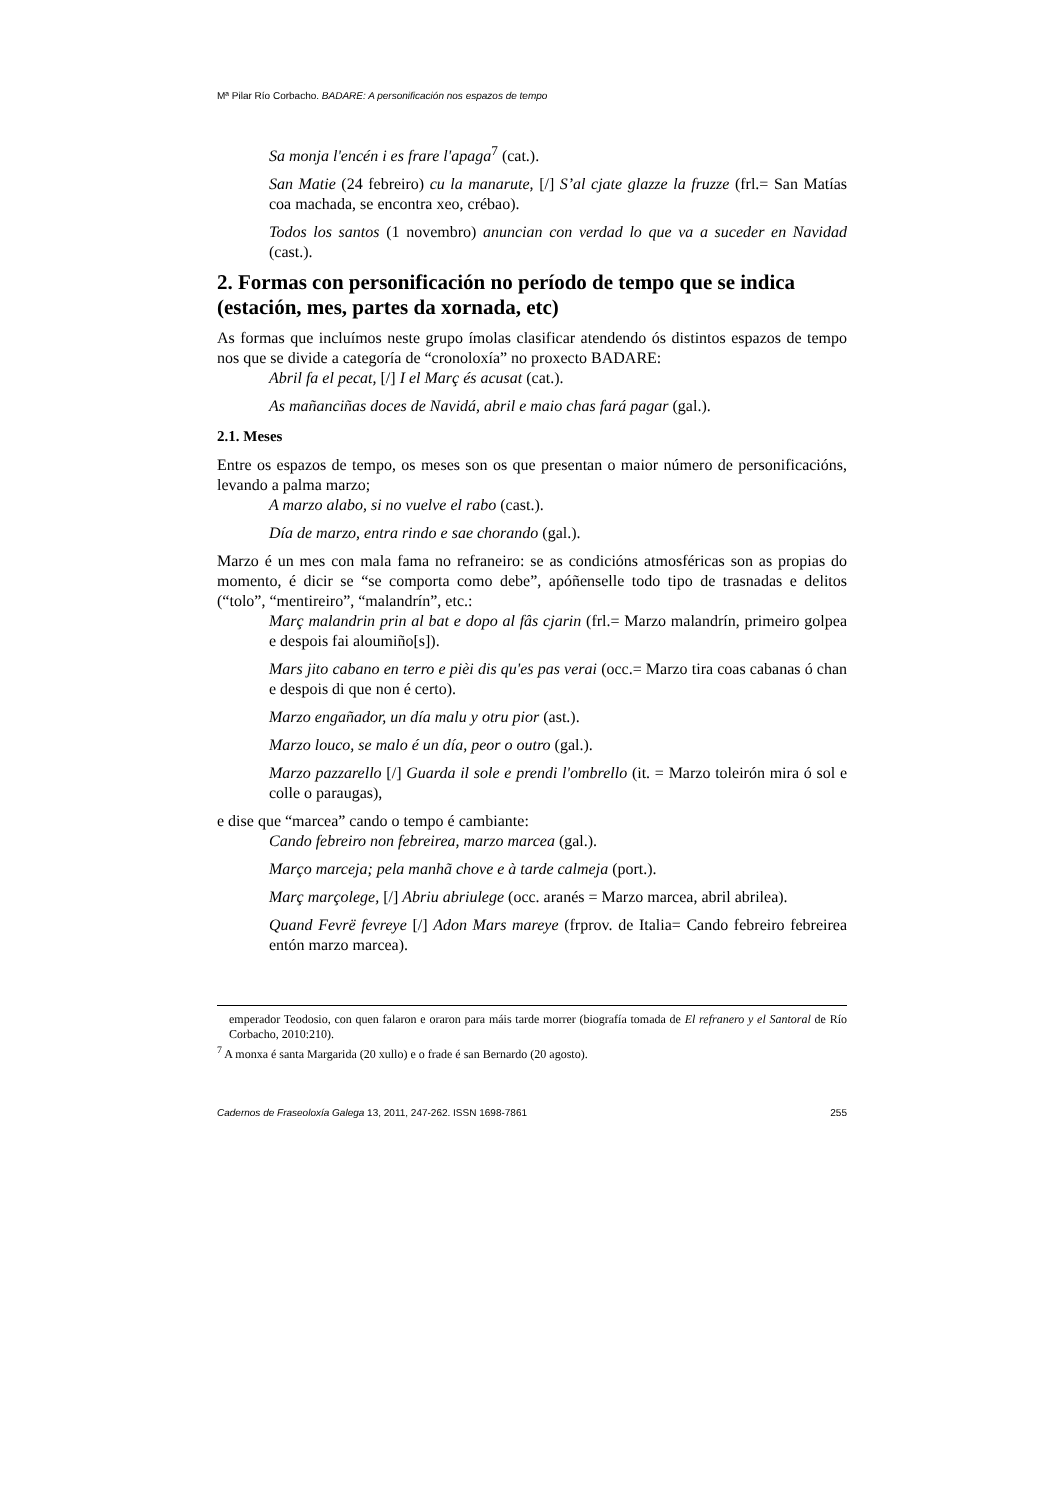Mª Pilar Río Corbacho. BADARE: A personificación nos espazos de tempo
Sa monja l'encén i es frare l'apaga<sup>7</sup> (cat.).
San Matie (24 febreiro) cu la manarute, [/] S’al cjate glazze la fruzze (frl.= San Matías coa machada, se encontra xeo, crébao).
Todos los santos (1 novembro) anuncian con verdad lo que va a suceder en Navidad (cast.).
2. Formas con personificación no período de tempo que se indica (estación, mes, partes da xornada, etc)
As formas que incluímos neste grupo ímolas clasificar atendendo ós distintos espazos de tempo nos que se divide a categoría de “cronoloxía” no proxecto BADARE:
Abril fa el pecat, [/] I el Març és acusat (cat.).
As mañanciñas doces de Navidá, abril e maio chas fará pagar (gal.).
2.1. Meses
Entre os espazos de tempo, os meses son os que presentan o maior número de personificacións, levando a palma marzo;
A marzo alabo, si no vuelve el rabo (cast.).
Día de marzo, entra rindo e sae chorando (gal.).
Marzo é un mes con mala fama no refraneiro: se as condicións atmosféricas son as propias do momento, é dicir se “se comporta como debe”, apóñenselle todo tipo de trasnadas e delitos (“tolo”, “mentireiro”, “malandrín”, etc.:
Març malandrin prin al bat e dopo al fâs cjarin (frl.= Marzo malandrín, primeiro golpea e despois fai aloumiño[s]).
Mars jito cabano en terro e pièi dis qu'es pas verai (occ.= Marzo tira coas cabanas ó chan e despois di que non é certo).
Marzo engañador, un día malu y otru pior (ast.).
Marzo louco, se malo é un día, peor o outro (gal.).
Marzo pazzarello [/] Guarda il sole e prendi l'ombrello (it. = Marzo toleirón mira ó sol e colle o paraugas),
e dise que “marcea” cando o tempo é cambiante:
Cando febreiro non febreirea, marzo marcea (gal.).
Março marceja; pela manhã chove e à tarde calmeja (port.).
Març marçolege, [/] Abriu abriulege (occ. aranés = Marzo marcea, abril abrilea).
Quand Fevrë fevreye [/] Adon Mars mareye (frprov. de Italia= Cando febreiro febreirea entón marzo marcea).
emperador Teodosio, con quen falaron e oraron para máis tarde morrer (biografía tomada de El refranero y el Santoral de Río Corbacho, 2010:210).
<sup>7</sup> A monxa é santa Margarida (20 xullo) e o frade é san Bernardo (20 agosto).
Cadernos de Fraseoloxía Galega 13, 2011, 247-262. ISSN 1698-7861 255